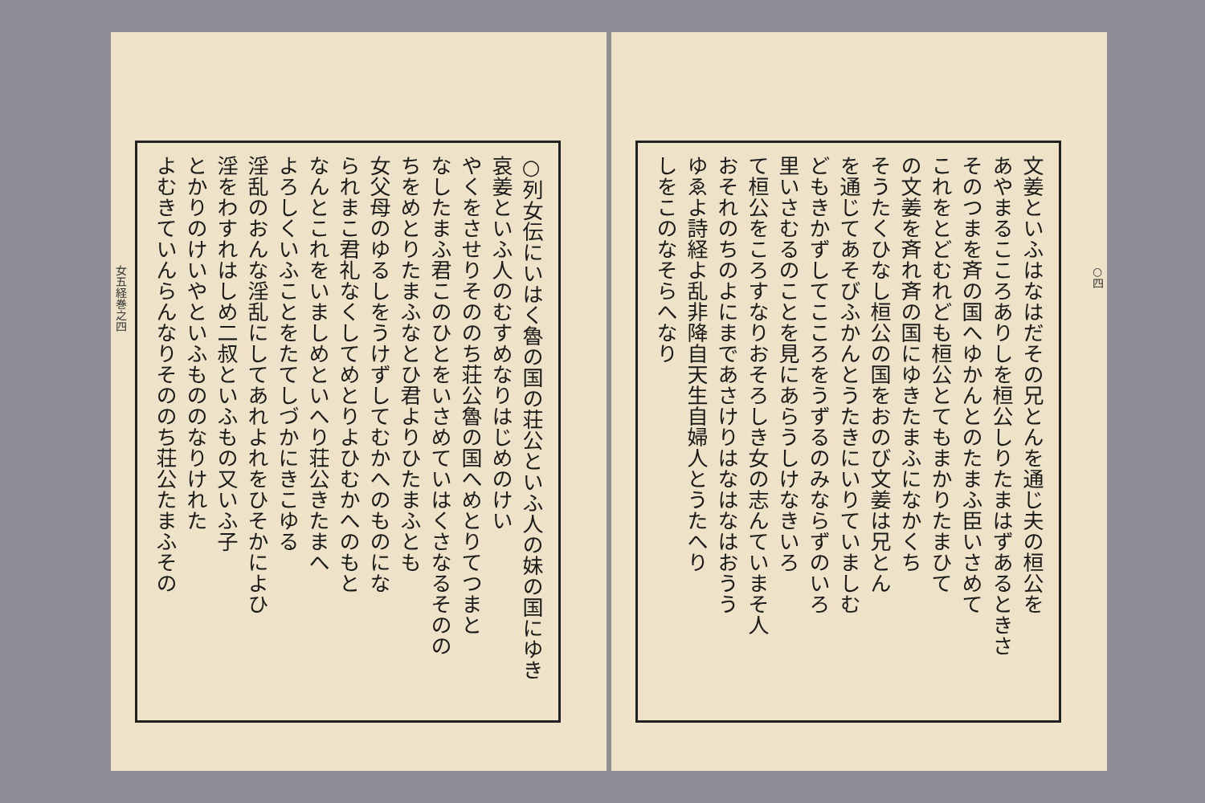女五経巻之四
○列女伝にいはく魯の国の荘公といふ人の妹の国にゆき
哀姜といふ人のむすめなりはじめのけい
やくをさせりそののち荘公魯の国へめとりてつまと
なしたまふ君このひとをいさめていはくさなるそのの
ちをめとりたまふなとひ君よりひたまふとも
女父母のゆるしをうけずしてむかへのものにな
られまこ君礼なくしてめとりよひむかへのもと
なんとこれをいましめといへり荘公きたまへ
よろしくいふことをたてしづかにきこゆる
淫乱のおんな淫乱にしてあれよれをひそかによひ
淫をわすれはしめ二叔といふもの又いふ子
とかりのけいやといふもののなりけれた
よむきていんらんなりそののち荘公たまふその
文姜といふはなはだその兄とんを通じ夫の桓公を
あやまるこころありしを桓公しりたまはずあるときさ
そのつまを斉の国へゆかんとのたまふ臣いさめて
これをとどむれども桓公とてもまかりたまひて
の文姜を斉れ斉の国にゆきたまふになかくち
そうたくひなし桓公の国をおのび文姜は兄とん
を通じてあそびふかんとうたきにいりていましむ
どもきかずしてこころをうずるのみならずのいろ
里いさむるのことを見にあらうしけなきいろ
て桓公をころすなりおそろしき女の志んていまそ人
おそれのちのよにまであさけりはなはなはおうう
ゆゑよ詩経よ乱非降自天生自婦人とうたへり
しをこのなそらへなり
○四